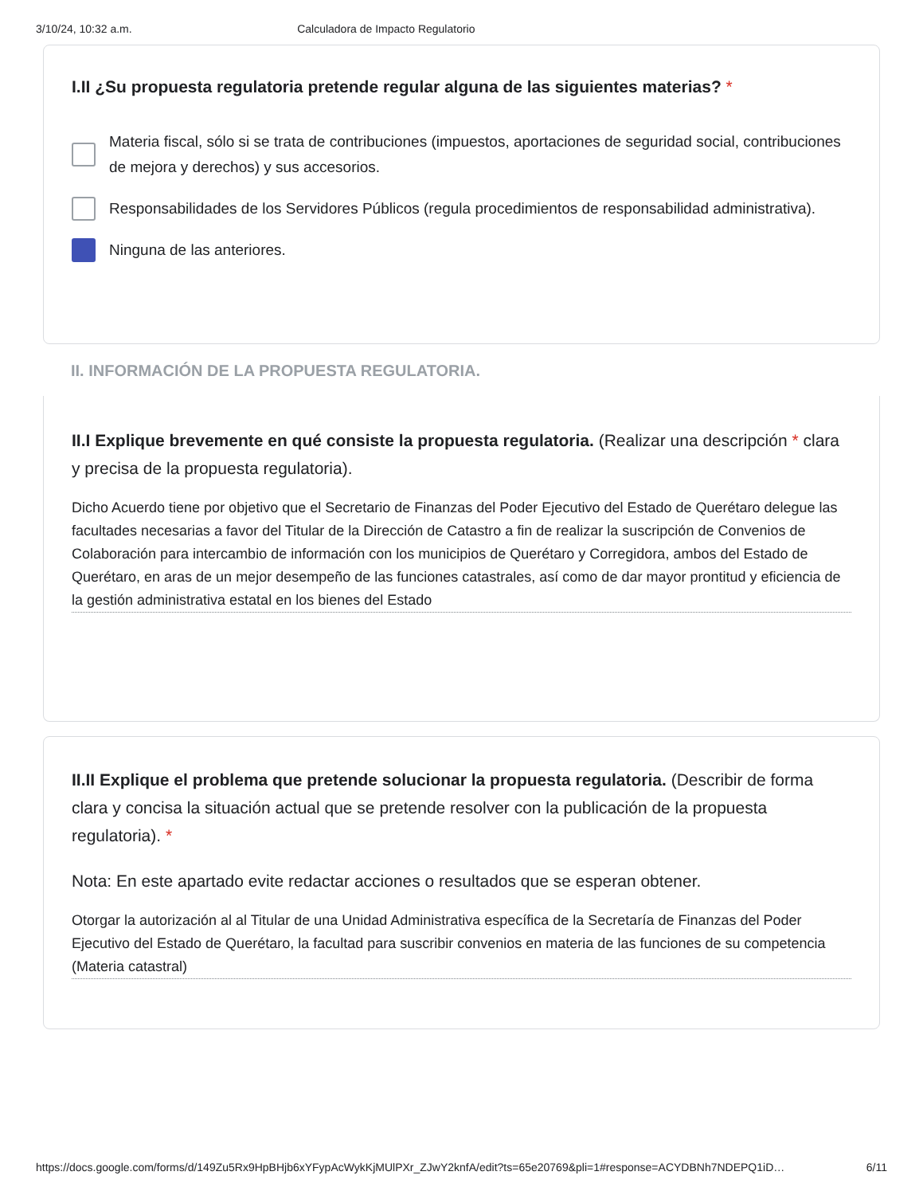3/10/24, 10:32 a.m. Calculadora de Impacto Regulatorio
I.II ¿Su propuesta regulatoria pretende regular alguna de las siguientes materias? *
Materia fiscal, sólo si se trata de contribuciones (impuestos, aportaciones de seguridad social, contribuciones de mejora y derechos) y sus accesorios.
Responsabilidades de los Servidores Públicos (regula procedimientos de responsabilidad administrativa).
Ninguna de las anteriores.
II. INFORMACIÓN DE LA PROPUESTA REGULATORIA.
II.I Explique brevemente en qué consiste la propuesta regulatoria. (Realizar una descripción * clara y precisa de la propuesta regulatoria).
Dicho Acuerdo tiene por objetivo que el Secretario de Finanzas del Poder Ejecutivo del Estado de Querétaro delegue las facultades necesarias a favor del Titular de la Dirección de Catastro a fin de realizar la suscripción de Convenios de Colaboración para intercambio de información con los municipios de Querétaro y Corregidora, ambos del Estado de Querétaro, en aras de un mejor desempeño de las funciones catastrales, así como de dar mayor prontitud y eficiencia de la gestión administrativa estatal en los bienes del Estado
II.II Explique el problema que pretende solucionar la propuesta regulatoria. (Describir de forma clara y concisa la situación actual que se pretende resolver con la publicación de la propuesta regulatoria). *
Nota: En este apartado evite redactar acciones o resultados que se esperan obtener.
Otorgar la autorización al al Titular de una Unidad Administrativa específica de la Secretaría de Finanzas del Poder Ejecutivo del Estado de Querétaro, la facultad para suscribir convenios en materia de las funciones de su competencia (Materia catastral)
https://docs.google.com/forms/d/149Zu5Rx9HpBHjb6xYFypAcWykKjMUlPXr_ZJwY2knfA/edit?ts=65e20769&pli=1#response=ACYDBNh7NDEPQ1iD… 6/11